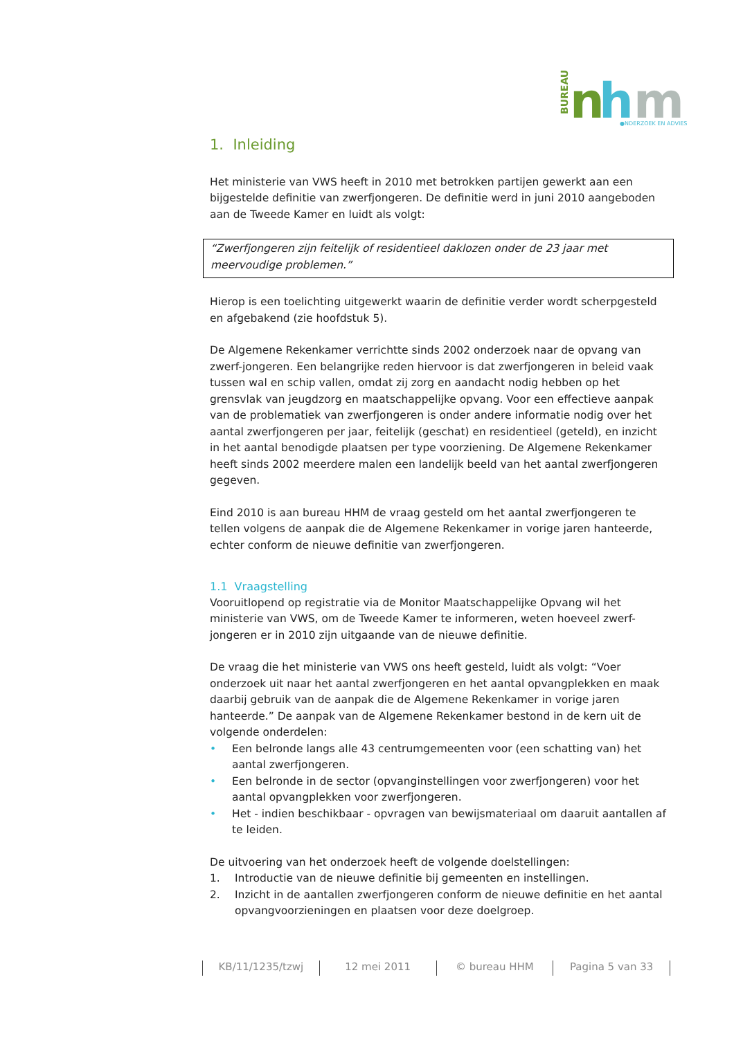BUREAU
n
h
m
●NDERZOEK EN ADVIES
1. Inleiding
Het ministerie van VWS heeft in 2010 met betrokken partijen gewerkt aan een bijgestelde definitie van zwerfjongeren. De definitie werd in juni 2010 aangeboden aan de Tweede Kamer en luidt als volgt:
“Zwerfjongeren zijn feitelijk of residentieel daklozen onder de 23 jaar met meervoudige problemen.”
Hierop is een toelichting uitgewerkt waarin de definitie verder wordt scherpgesteld en afgebakend (zie hoofdstuk 5).
De Algemene Rekenkamer verrichtte sinds 2002 onderzoek naar de opvang van zwerf-jongeren. Een belangrijke reden hiervoor is dat zwerfjongeren in beleid vaak tussen wal en schip vallen, omdat zij zorg en aandacht nodig hebben op het grensvlak van jeugdzorg en maatschappelijke opvang. Voor een effectieve aanpak van de problematiek van zwerfjongeren is onder andere informatie nodig over het aantal zwerfjongeren per jaar, feitelijk (geschat) en residentieel (geteld), en inzicht in het aantal benodigde plaatsen per type voorziening. De Algemene Rekenkamer heeft sinds 2002 meerdere malen een landelijk beeld van het aantal zwerfjongeren gegeven.
Eind 2010 is aan bureau HHM de vraag gesteld om het aantal zwerfjongeren te tellen volgens de aanpak die de Algemene Rekenkamer in vorige jaren hanteerde, echter conform de nieuwe definitie van zwerfjongeren.
1.1 Vraagstelling
Vooruitlopend op registratie via de Monitor Maatschappelijke Opvang wil het ministerie van VWS, om de Tweede Kamer te informeren, weten hoeveel zwerf-jongeren er in 2010 zijn uitgaande van de nieuwe definitie.
De vraag die het ministerie van VWS ons heeft gesteld, luidt als volgt: “Voer onderzoek uit naar het aantal zwerfjongeren en het aantal opvangplekken en maak daarbij gebruik van de aanpak die de Algemene Rekenkamer in vorige jaren hanteerde.” De aanpak van de Algemene Rekenkamer bestond in de kern uit de volgende onderdelen:
• Een belronde langs alle 43 centrumgemeenten voor (een schatting van) het aantal zwerfjongeren.
• Een belronde in de sector (opvanginstellingen voor zwerfjongeren) voor het aantal opvangplekken voor zwerfjongeren.
• Het - indien beschikbaar - opvragen van bewijsmateriaal om daaruit aantallen af te leiden.
De uitvoering van het onderzoek heeft de volgende doelstellingen:
1. Introductie van de nieuwe definitie bij gemeenten en instellingen.
2. Inzicht in de aantallen zwerfjongeren conform de nieuwe definitie en het aantal opvangvoorzieningen en plaatsen voor deze doelgroep.
KB/11/1235/tzwj 12 mei 2011 © bureau HHM Pagina 5 van 33